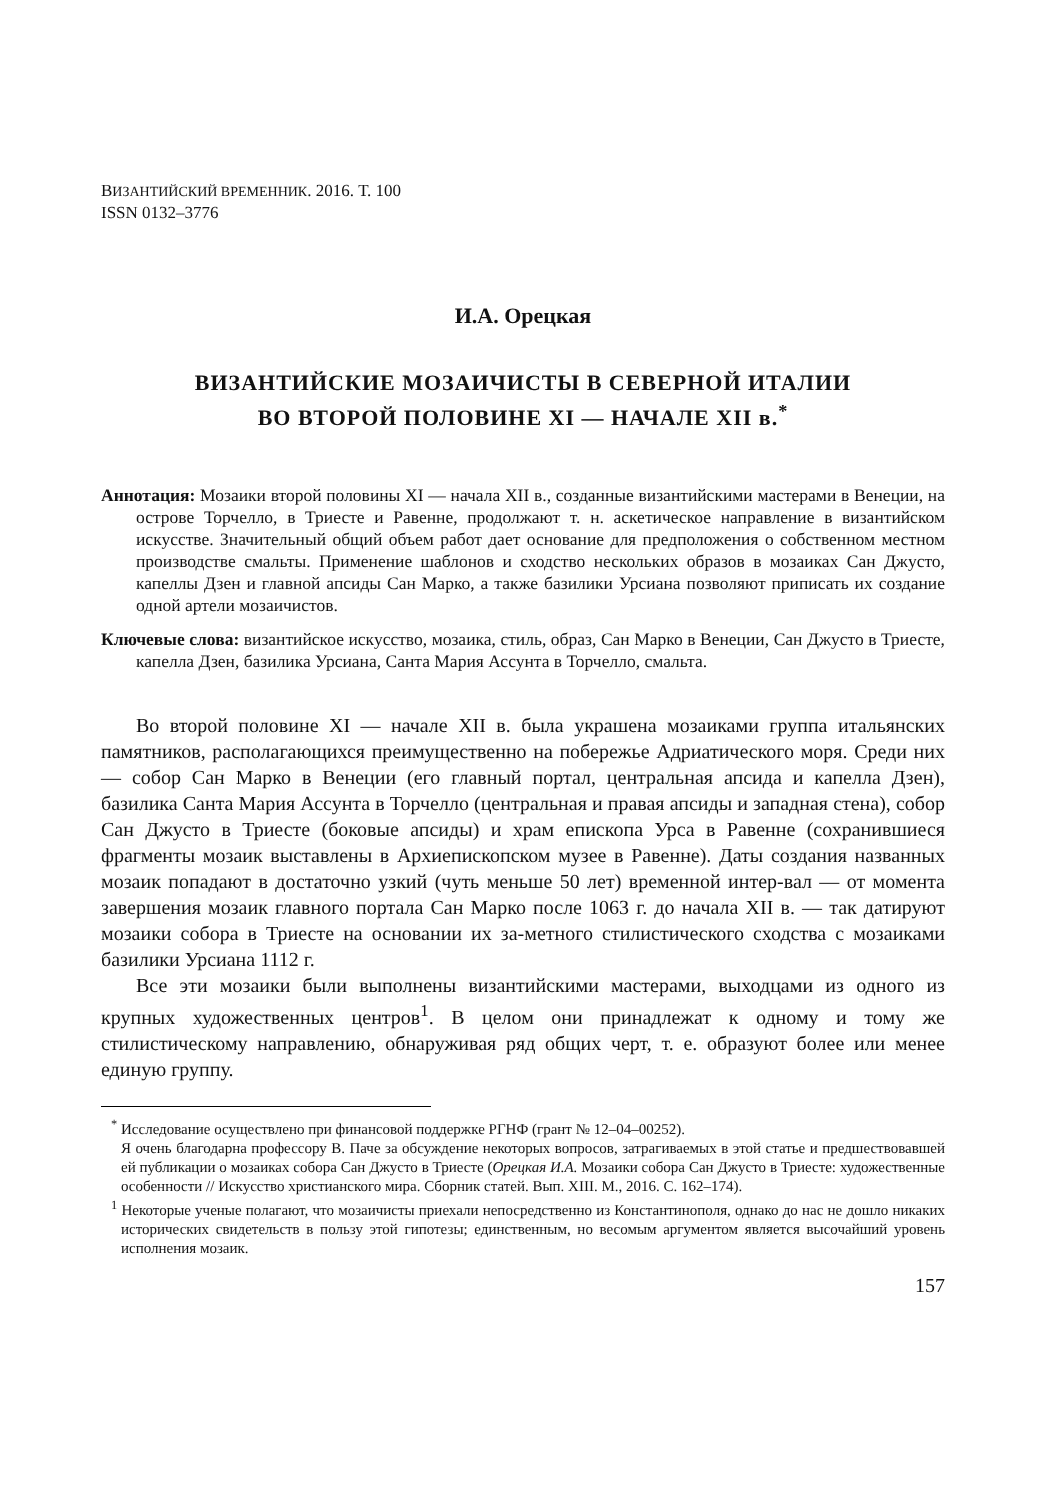ВИЗАНТИЙСКИЙ ВРЕМЕННИК. 2016. Т. 100
ISSN 0132–3776
И.А. Орецкая
ВИЗАНТИЙСКИЕ МОЗАИЧИСТЫ В СЕВЕРНОЙ ИТАЛИИ
ВО ВТОРОЙ ПОЛОВИНЕ XI — НАЧАЛЕ XII в.<sup>*</sup>
Аннотация: Мозаики второй половины XI — начала XII в., созданные византийскими мастерами в Венеции, на острове Торчелло, в Триесте и Равенне, продолжают т. н. аскетическое направление в византийском искусстве. Значительный общий объем работ дает основание для предположения о собственном местном производстве смальты. Применение шаблонов и сходство нескольких образов в мозаиках Сан Джусто, капеллы Дзен и главной апсиды Сан Марко, а также базилики Урсиана позволяют приписать их создание одной артели мозаичистов.
Ключевые слова: византийское искусство, мозаика, стиль, образ, Сан Марко в Венеции, Сан Джусто в Триесте, капелла Дзен, базилика Урсиана, Санта Мария Ассунта в Торчелло, смальта.
Во второй половине XI — начале XII в. была украшена мозаиками группа итальянских памятников, располагающихся преимущественно на побережье Адриатического моря. Среди них — собор Сан Марко в Венеции (его главный портал, центральная апсида и капелла Дзен), базилика Санта Мария Ассунта в Торчелло (центральная и правая апсиды и западная стена), собор Сан Джусто в Триесте (боковые апсиды) и храм епископа Урса в Равенне (сохранившиеся фрагменты мозаик выставлены в Архиепископском музее в Равенне). Даты создания названных мозаик попадают в достаточно узкий (чуть меньше 50 лет) временной интер-вал — от момента завершения мозаик главного портала Сан Марко после 1063 г. до начала XII в. — так датируют мозаики собора в Триесте на основании их за-метного стилистического сходства с мозаиками базилики Урсиана 1112 г.
Все эти мозаики были выполнены византийскими мастерами, выходцами из одного из крупных художественных центров<sup>1</sup>. В целом они принадлежат к одному и тому же стилистическому направлению, обнаруживая ряд общих черт, т. е. образуют более или менее единую группу.
<sup>*</sup> Исследование осуществлено при финансовой поддержке РГНФ (грант № 12–04–00252).
Я очень благодарна профессору В. Паче за обсуждение некоторых вопросов, затрагиваемых в этой статье и предшествовавшей ей публикации о мозаиках собора Сан Джусто в Триесте (Орецкая И.А. Мозаики собора Сан Джусто в Триесте: художественные особенности // Искусство христианского мира. Сборник статей. Вып. XIII. М., 2016. С. 162–174).
<sup>1</sup> Некоторые ученые полагают, что мозаичисты приехали непосредственно из Константинополя, однако до нас не дошло никаких исторических свидетельств в пользу этой гипотезы; единственным, но весомым аргументом является высочайший уровень исполнения мозаик.
157